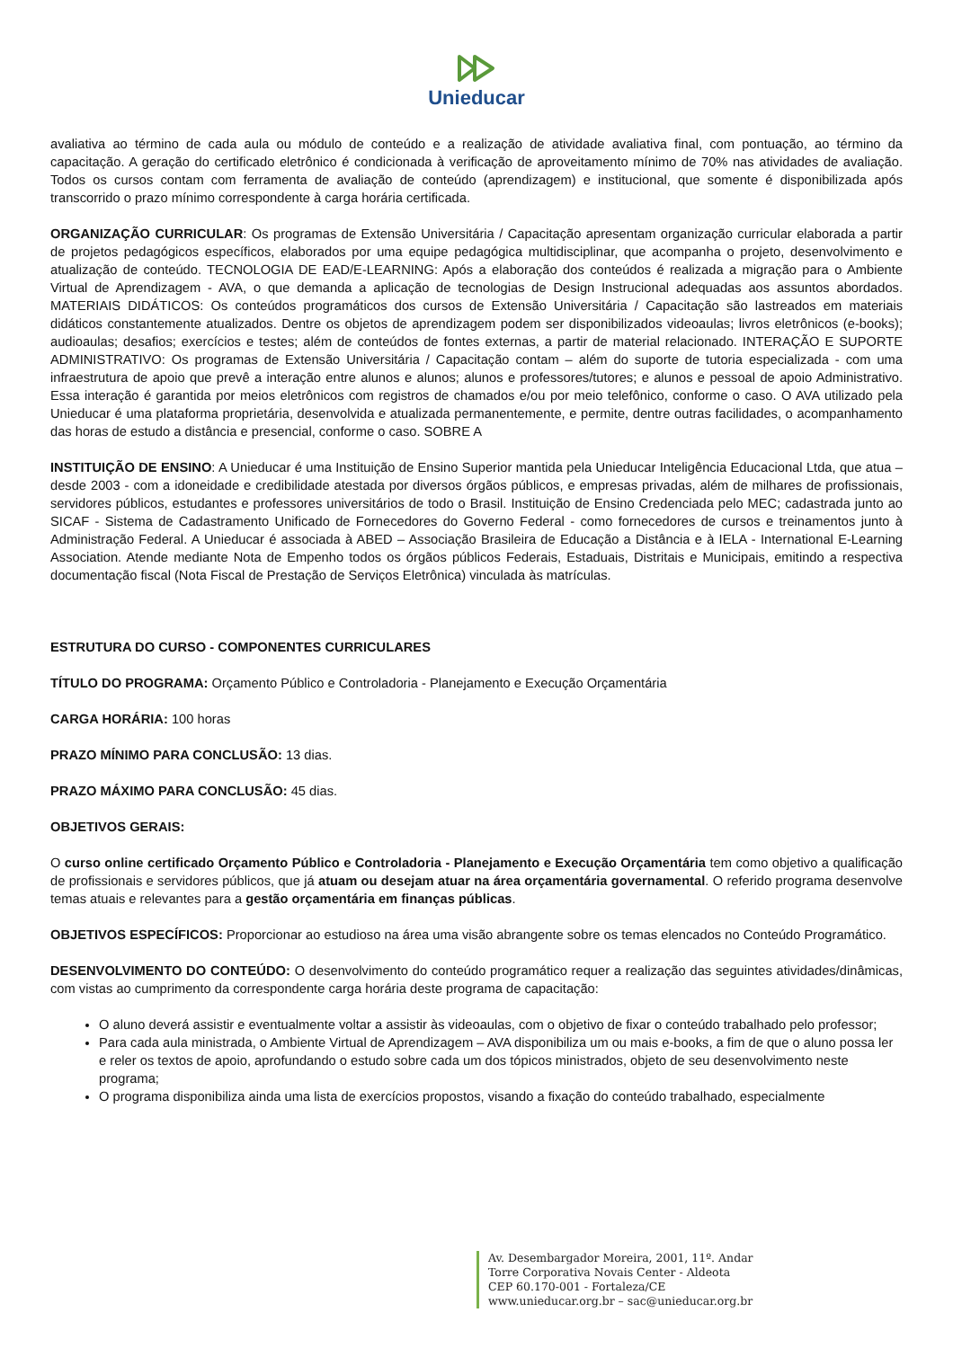Unieducar
avaliativa ao término de cada aula ou módulo de conteúdo e a realização de atividade avaliativa final, com pontuação, ao término da capacitação. A geração do certificado eletrônico é condicionada à verificação de aproveitamento mínimo de 70% nas atividades de avaliação. Todos os cursos contam com ferramenta de avaliação de conteúdo (aprendizagem) e institucional, que somente é disponibilizada após transcorrido o prazo mínimo correspondente à carga horária certificada.
ORGANIZAÇÃO CURRICULAR: Os programas de Extensão Universitária / Capacitação apresentam organização curricular elaborada a partir de projetos pedagógicos específicos, elaborados por uma equipe pedagógica multidisciplinar, que acompanha o projeto, desenvolvimento e atualização de conteúdo. TECNOLOGIA DE EAD/E-LEARNING: Após a elaboração dos conteúdos é realizada a migração para o Ambiente Virtual de Aprendizagem - AVA, o que demanda a aplicação de tecnologias de Design Instrucional adequadas aos assuntos abordados. MATERIAIS DIDÁTICOS: Os conteúdos programáticos dos cursos de Extensão Universitária / Capacitação são lastreados em materiais didáticos constantemente atualizados. Dentre os objetos de aprendizagem podem ser disponibilizados videoaulas; livros eletrônicos (e-books); audioaulas; desafios; exercícios e testes; além de conteúdos de fontes externas, a partir de material relacionado. INTERAÇÃO E SUPORTE ADMINISTRATIVO: Os programas de Extensão Universitária / Capacitação contam – além do suporte de tutoria especializada - com uma infraestrutura de apoio que prevê a interação entre alunos e alunos; alunos e professores/tutores; e alunos e pessoal de apoio Administrativo. Essa interação é garantida por meios eletrônicos com registros de chamados e/ou por meio telefônico, conforme o caso. O AVA utilizado pela Unieducar é uma plataforma proprietária, desenvolvida e atualizada permanentemente, e permite, dentre outras facilidades, o acompanhamento das horas de estudo a distância e presencial, conforme o caso. SOBRE A
INSTITUIÇÃO DE ENSINO: A Unieducar é uma Instituição de Ensino Superior mantida pela Unieducar Inteligência Educacional Ltda, que atua – desde 2003 - com a idoneidade e credibilidade atestada por diversos órgãos públicos, e empresas privadas, além de milhares de profissionais, servidores públicos, estudantes e professores universitários de todo o Brasil. Instituição de Ensino Credenciada pelo MEC; cadastrada junto ao SICAF - Sistema de Cadastramento Unificado de Fornecedores do Governo Federal - como fornecedores de cursos e treinamentos junto à Administração Federal. A Unieducar é associada à ABED – Associação Brasileira de Educação a Distância e à IELA - International E-Learning Association. Atende mediante Nota de Empenho todos os órgãos públicos Federais, Estaduais, Distritais e Municipais, emitindo a respectiva documentação fiscal (Nota Fiscal de Prestação de Serviços Eletrônica) vinculada às matrículas.
ESTRUTURA DO CURSO - COMPONENTES CURRICULARES
TÍTULO DO PROGRAMA: Orçamento Público e Controladoria - Planejamento e Execução Orçamentária
CARGA HORÁRIA: 100 horas
PRAZO MÍNIMO PARA CONCLUSÃO: 13 dias.
PRAZO MÁXIMO PARA CONCLUSÃO: 45 dias.
OBJETIVOS GERAIS:
O curso online certificado Orçamento Público e Controladoria - Planejamento e Execução Orçamentária tem como objetivo a qualificação de profissionais e servidores públicos, que já atuam ou desejam atuar na área orçamentária governamental. O referido programa desenvolve temas atuais e relevantes para a gestão orçamentária em finanças públicas.
OBJETIVOS ESPECÍFICOS: Proporcionar ao estudioso na área uma visão abrangente sobre os temas elencados no Conteúdo Programático.
DESENVOLVIMENTO DO CONTEÚDO: O desenvolvimento do conteúdo programático requer a realização das seguintes atividades/dinâmicas, com vistas ao cumprimento da correspondente carga horária deste programa de capacitação:
O aluno deverá assistir e eventualmente voltar a assistir às videoaulas, com o objetivo de fixar o conteúdo trabalhado pelo professor;
Para cada aula ministrada, o Ambiente Virtual de Aprendizagem – AVA disponibiliza um ou mais e-books, a fim de que o aluno possa ler e reler os textos de apoio, aprofundando o estudo sobre cada um dos tópicos ministrados, objeto de seu desenvolvimento neste programa;
O programa disponibiliza ainda uma lista de exercícios propostos, visando a fixação do conteúdo trabalhado, especialmente
Av. Desembargador Moreira, 2001, 11º. Andar
Torre Corporativa Novais Center - Aldeota
CEP 60.170-001 - Fortaleza/CE
www.unieducar.org.br – sac@unieducar.org.br